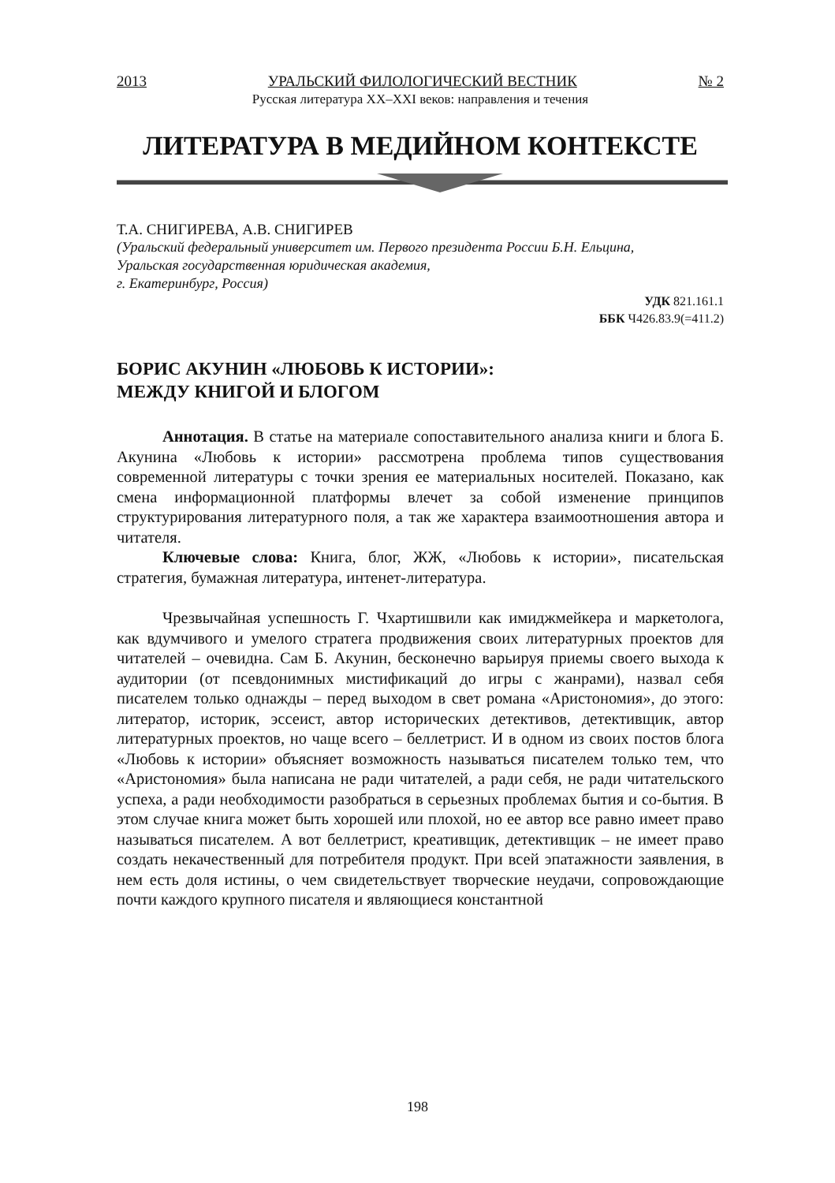2013 УРАЛЬСКИЙ ФИЛОЛОГИЧЕСКИЙ ВЕСТНИК № 2
Русская литература XX–XXI веков: направления и течения
ЛИТЕРАТУРА В МЕДИЙНОМ КОНТЕКСТЕ
Т.А. СНИГИРЕВА, А.В. СНИГИРЕВ
(Уральский федеральный университет им. Первого президента России Б.Н. Ельцина,
Уральская государственная юридическая академия,
г. Екатеринбург, Россия)
УДК 821.161.1
ББК Ч426.83.9(=411.2)
БОРИС АКУНИН «ЛЮБОВЬ К ИСТОРИИ»:
МЕЖДУ КНИГОЙ И БЛОГОМ
Аннотация. В статье на материале сопоставительного анализа книги и блога Б. Акунина «Любовь к истории» рассмотрена проблема типов существования современной литературы с точки зрения ее материальных носителей. Показано, как смена информационной платформы влечет за собой изменение принципов структурирования литературного поля, а так же характера взаимоотношения автора и читателя.
Ключевые слова: Книга, блог, ЖЖ, «Любовь к истории», писательская стратегия, бумажная литература, интенет-литература.
Чрезвычайная успешность Г. Чхартишвили как имиджмейкера и маркетолога, как вдумчивого и умелого стратега продвижения своих литературных проектов для читателей – очевидна. Сам Б. Акунин, бесконечно варьируя приемы своего выхода к аудитории (от псевдонимных мистификаций до игры с жанрами), назвал себя писателем только однажды – перед выходом в свет романа «Аристономия», до этого: литератор, историк, эссеист, автор исторических детективов, детективщик, автор литературных проектов, но чаще всего – беллетрист. И в одном из своих постов блога «Любовь к истории» объясняет возможность называться писателем только тем, что «Аристономия» была написана не ради читателей, а ради себя, не ради читательского успеха, а ради необходимости разобраться в серьезных проблемах бытия и со-бытия. В этом случае книга может быть хорошей или плохой, но ее автор все равно имеет право называться писателем. А вот беллетрист, креативщик, детективщик – не имеет право создать некачественный для потребителя продукт. При всей эпатажности заявления, в нем есть доля истины, о чем свидетельствует творческие неудачи, сопровождающие почти каждого крупного писателя и являющиеся константной
198